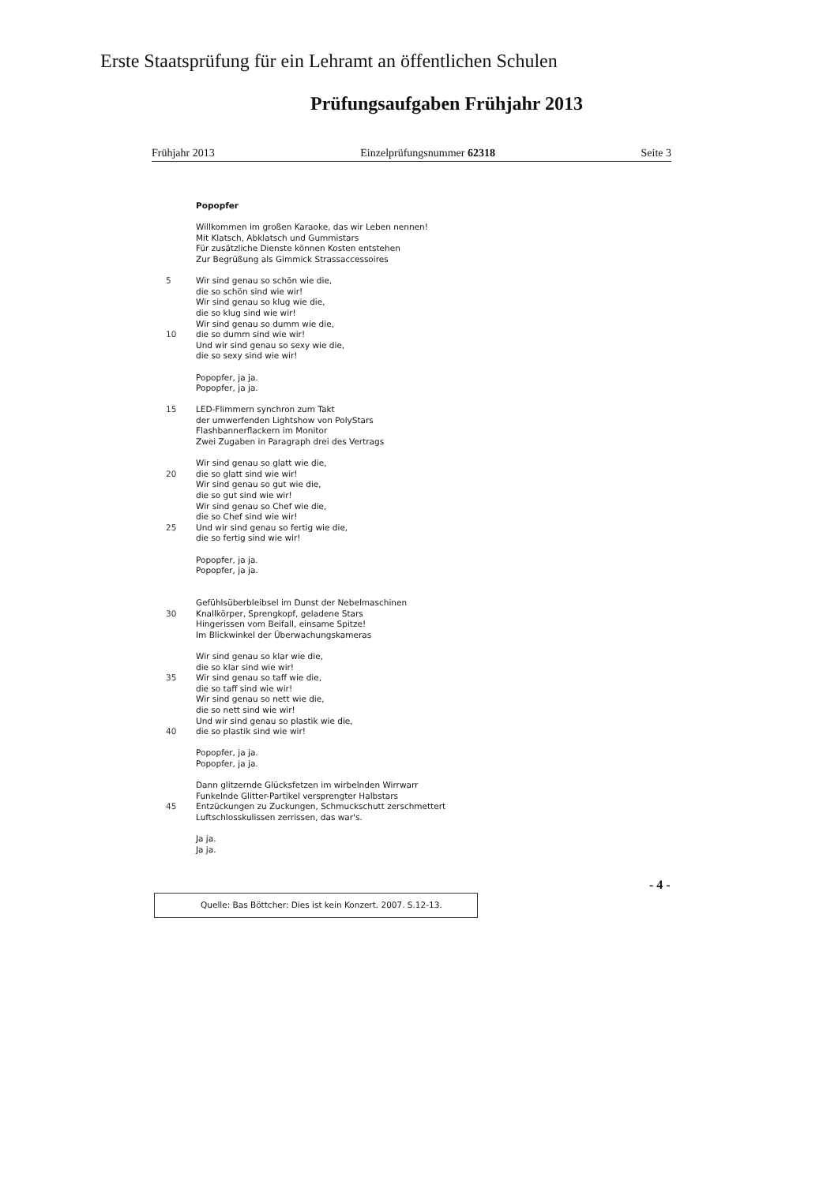Erste Staatsprüfung für ein Lehramt an öffentlichen Schulen
Prüfungsaufgaben Frühjahr 2013
Frühjahr 2013 Einzelprüfungsnummer 62318 Seite 3
Popopfer
Willkommen im großen Karaoke, das wir Leben nennen!
Mit Klatsch, Abklatsch und Gummistars
Für zusätzliche Dienste können Kosten entstehen
Zur Begrüßung als Gimmick Strassaccessoires
5 Wir sind genau so schön wie die,
die so schön sind wie wir!
Wir sind genau so klug wie die,
die so klug sind wie wir!
Wir sind genau so dumm wie die,
10 die so dumm sind wie wir!
Und wir sind genau so sexy wie die,
die so sexy sind wie wir!
Popopfer, ja ja.
Popopfer, ja ja.
15 LED-Flimmern synchron zum Takt
der umwerfenden Lightshow von PolyStars
Flashbannerflackern im Monitor
Zwei Zugaben in Paragraph drei des Vertrags
Wir sind genau so glatt wie die,
20 die so glatt sind wie wir!
Wir sind genau so gut wie die,
die so gut sind wie wir!
Wir sind genau so Chef wie die,
die so Chef sind wie wir!
25 Und wir sind genau so fertig wie die,
die so fertig sind wie wir!
Popopfer, ja ja.
Popopfer, ja ja.
Gefühlsüberbleibsel im Dunst der Nebelmaschinen
30 Knallkörper, Sprengkopf, geladene Stars
Hingerissen vom Beifall, einsame Spitze!
Im Blickwinkel der Überwachungskameras
Wir sind genau so klar wie die,
die so klar sind wie wir!
35 Wir sind genau so taff wie die,
die so taff sind wie wir!
Wir sind genau so nett wie die,
die so nett sind wie wir!
Und wir sind genau so plastik wie die,
40 die so plastik sind wie wir!
Popopfer, ja ja.
Popopfer, ja ja.
Dann glitzernde Glücksfetzen im wirbelnden Wirrwarr
Funkelnde Glitter-Partikel versprengter Halbstars
45 Entzückungen zu Zuckungen, Schmuckschutt zerschmettert
Luftschlosskulissen zerrissen, das war's.
Ja ja.
Ja ja.
- 4 -
Quelle: Bas Böttcher: Dies ist kein Konzert. 2007. S.12-13.